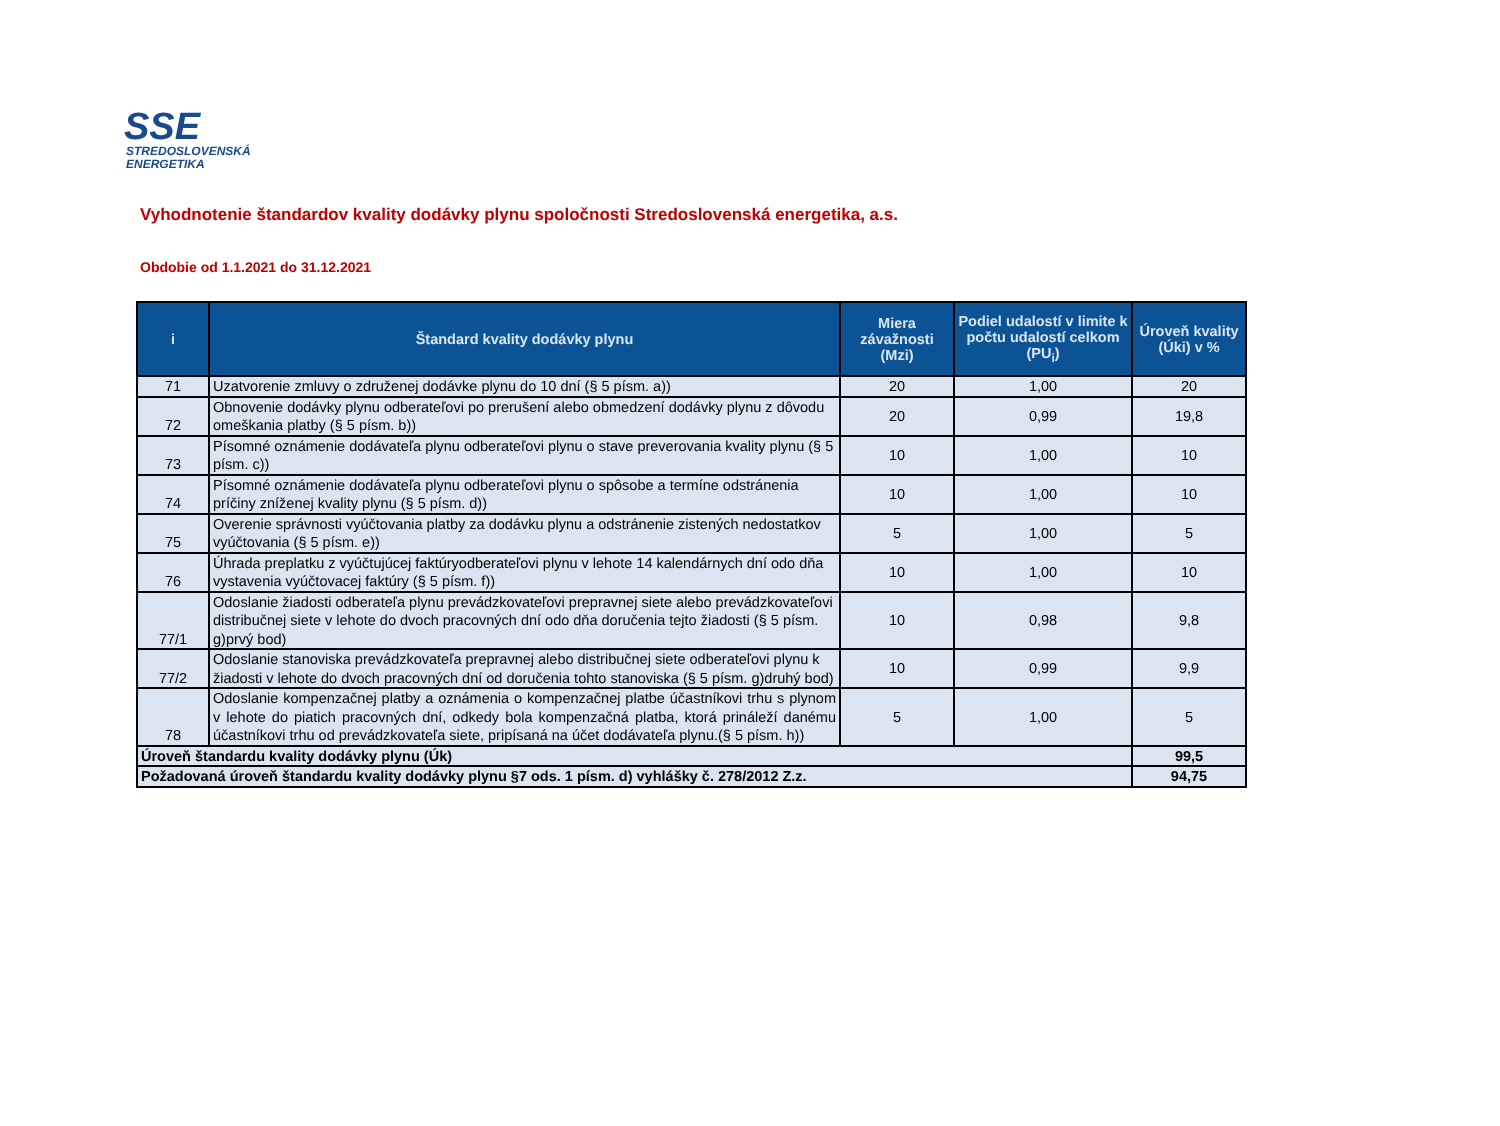SSE
STREDOSLOVENSKÁ
ENERGETIKA
Vyhodnotenie štandardov kvality dodávky plynu spoločnosti Stredoslovenská energetika, a.s.
Obdobie od 1.1.2021 do 31.12.2021
| i | Štandard kvality dodávky plynu | Miera závažnosti (Mzi) | Podiel udalostí v limite k počtu udalostí celkom (PU<sub>i</sub>) | Úroveň kvality (Úki) v % |
| --- | --- | --- | --- | --- |
| 71 | Uzatvorenie zmluvy o združenej dodávke plynu do 10 dní (§ 5 písm. a)) | 20 | 1,00 | 20 |
| 72 | Obnovenie dodávky plynu odberateľovi po prerušení alebo obmedzení dodávky plynu z dôvodu omeškania platby (§ 5 písm. b)) | 20 | 0,99 | 19,8 |
| 73 | Písomné oznámenie dodávateľa plynu odberateľovi plynu o stave preverovania kvality plynu (§ 5 písm. c)) | 10 | 1,00 | 10 |
| 74 | Písomné oznámenie dodávateľa plynu odberateľovi plynu o spôsobe a termíne odstránenia príčiny zníženej kvality plynu (§ 5 písm. d)) | 10 | 1,00 | 10 |
| 75 | Overenie správnosti vyúčtovania platby za dodávku plynu a odstránenie zistených nedostatkov vyúčtovania (§ 5 písm. e)) | 5 | 1,00 | 5 |
| 76 | Úhrada preplatku z vyúčtujúcej faktúryodberateľovi plynu v lehote 14 kalendárnych dní odo dňa vystavenia vyúčtovacej faktúry (§ 5 písm. f)) | 10 | 1,00 | 10 |
| 77/1 | Odoslanie žiadosti odberateľa plynu prevádzkovateľovi prepravnej siete alebo prevádzkovateľovi distribučnej siete v lehote do dvoch pracovných dní odo dňa doručenia tejto žiadosti (§ 5 písm. g)prvý bod) | 10 | 0,98 | 9,8 |
| 77/2 | Odoslanie stanoviska prevádzkovateľa prepravnej alebo distribučnej siete odberateľovi plynu k žiadosti v lehote do dvoch pracovných dní od doručenia tohto stanoviska (§ 5 písm. g)druhý bod) | 10 | 0,99 | 9,9 |
| 78 | Odoslanie kompenzačnej platby a oznámenia o kompenzačnej platbe účastníkovi trhu s plynom v lehote do piatich pracovných dní, odkedy bola kompenzačná platba, ktorá prináleží danému účastníkovi trhu od prevádzkovateľa siete, pripísaná na účet dodávateľa plynu.(§ 5 písm. h)) | 5 | 1,00 | 5 |
| Úroveň štandardu kvality dodávky plynu (Úk) | | | | 99,5 |
| Požadovaná úroveň štandardu kvality dodávky plynu §7 ods. 1 písm. d) vyhlášky č. 278/2012 Z.z. | | | | 94,75 |